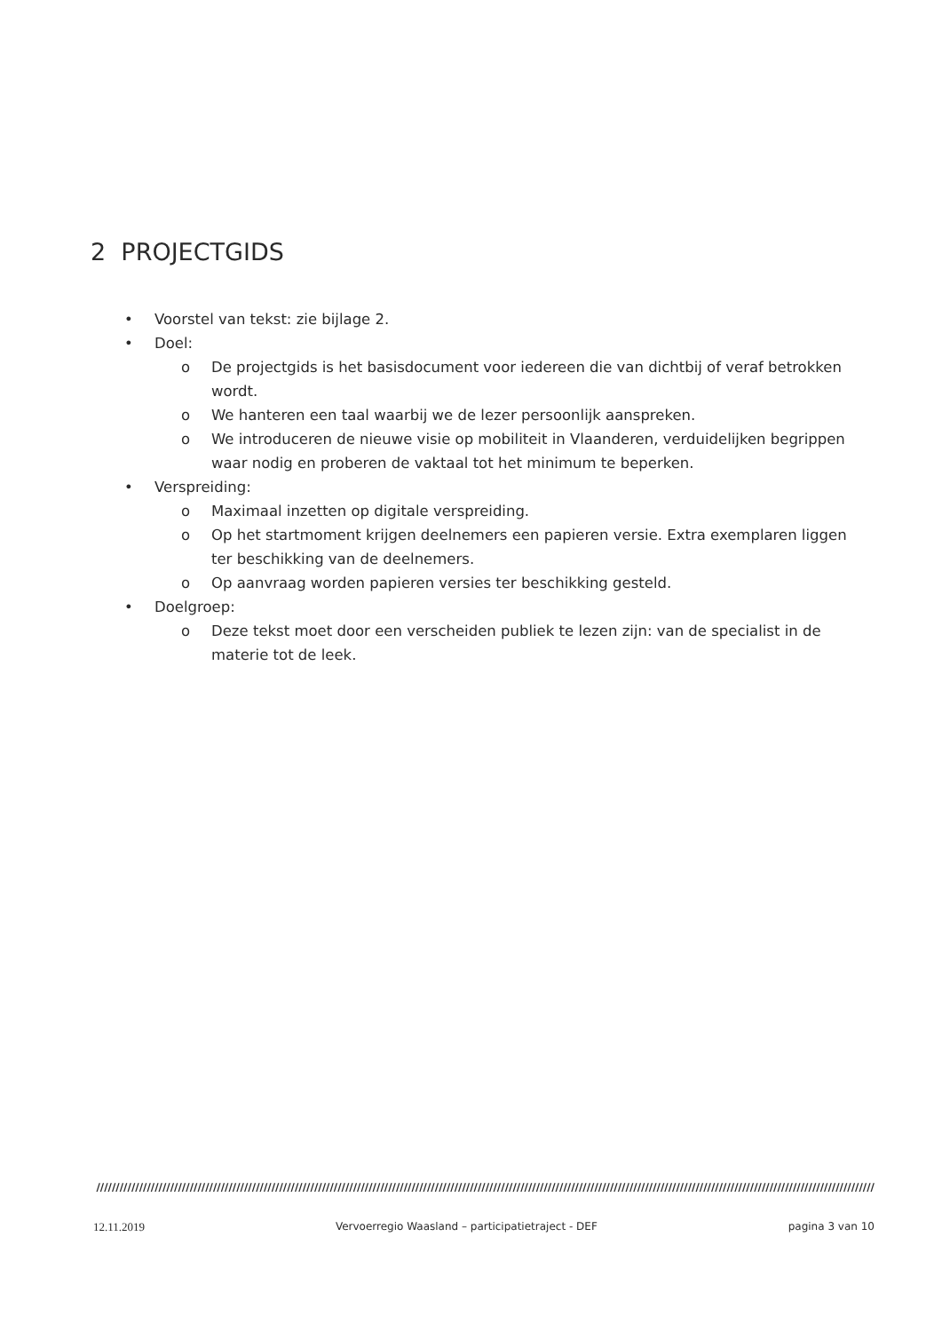2 PROJECTGIDS
• Voorstel van tekst: zie bijlage 2.
• Doel:
o De projectgids is het basisdocument voor iedereen die van dichtbij of veraf betrokken wordt.
o We hanteren een taal waarbij we de lezer persoonlijk aanspreken.
o We introduceren de nieuwe visie op mobiliteit in Vlaanderen, verduidelijken begrippen waar nodig en proberen de vaktaal tot het minimum te beperken.
• Verspreiding:
o Maximaal inzetten op digitale verspreiding.
o Op het startmoment krijgen deelnemers een papieren versie. Extra exemplaren liggen ter beschikking van de deelnemers.
o Op aanvraag worden papieren versies ter beschikking gesteld.
• Doelgroep:
o Deze tekst moet door een verscheiden publiek te lezen zijn: van de specialist in de materie tot de leek.
////////////////////////////////////////////////////////////////////////////////////////////////////////////////////////////////////////////////////////////////////////////////////////////////////////
12.11.2019 Vervoerregio Waasland – participatietraject - DEF pagina 3 van 10